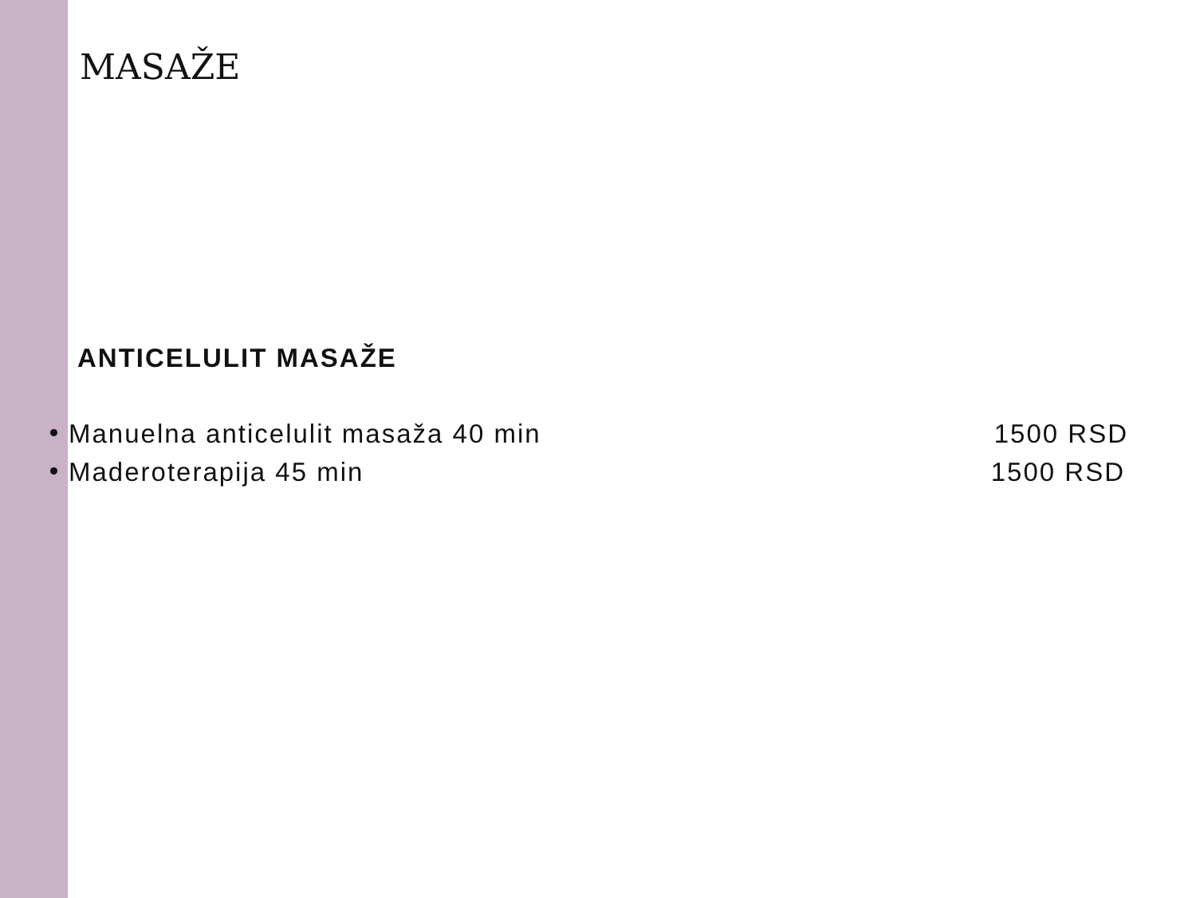MASAŽE
ANTICELULIT MASAŽE
Manuelna anticelulit masaža 40 min 1500 RSD
Maderoterapija 45 min 1500 RSD